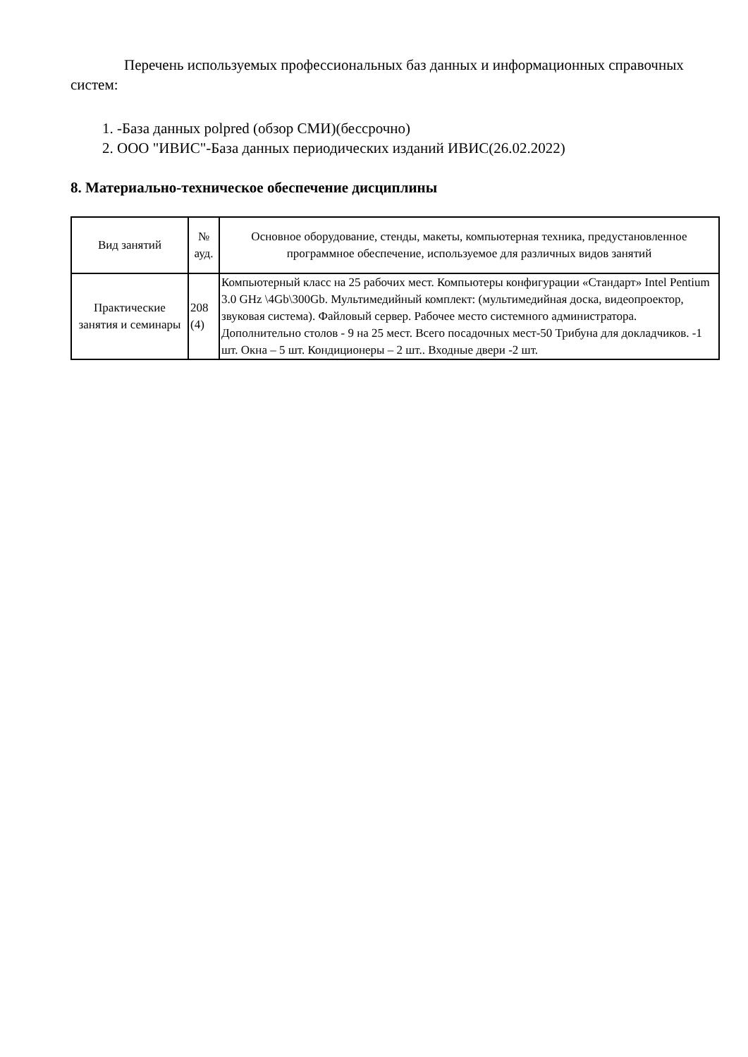Перечень используемых профессиональных баз данных и информационных справочных систем:
1. -База данных polpred (обзор СМИ)(бессрочно)
2. ООО "ИВИС"-База данных периодических изданий ИВИС(26.02.2022)
8. Материально-техническое обеспечение дисциплины
| Вид занятий | № ауд. | Основное оборудование, стенды, макеты, компьютерная техника, предустановленное программное обеспечение, используемое для различных видов занятий |
| --- | --- | --- |
| Практические занятия и семинары | 208 (4) | Компьютерный класс на 25 рабочих мест. Компьютеры конфигурации «Стандарт» Intel Pentium 3.0 GHz \4Gb\300Gb. Мультимедийный комплект: (мультимедийная доска, видеопроектор, звуковая система). Файловый сервер. Рабочее место системного администратора. Дополнительно столов - 9 на 25 мест. Всего посадочных мест-50 Трибуна для докладчиков. -1 шт. Окна – 5 шт. Кондиционеры – 2 шт.. Входные двери -2 шт. |